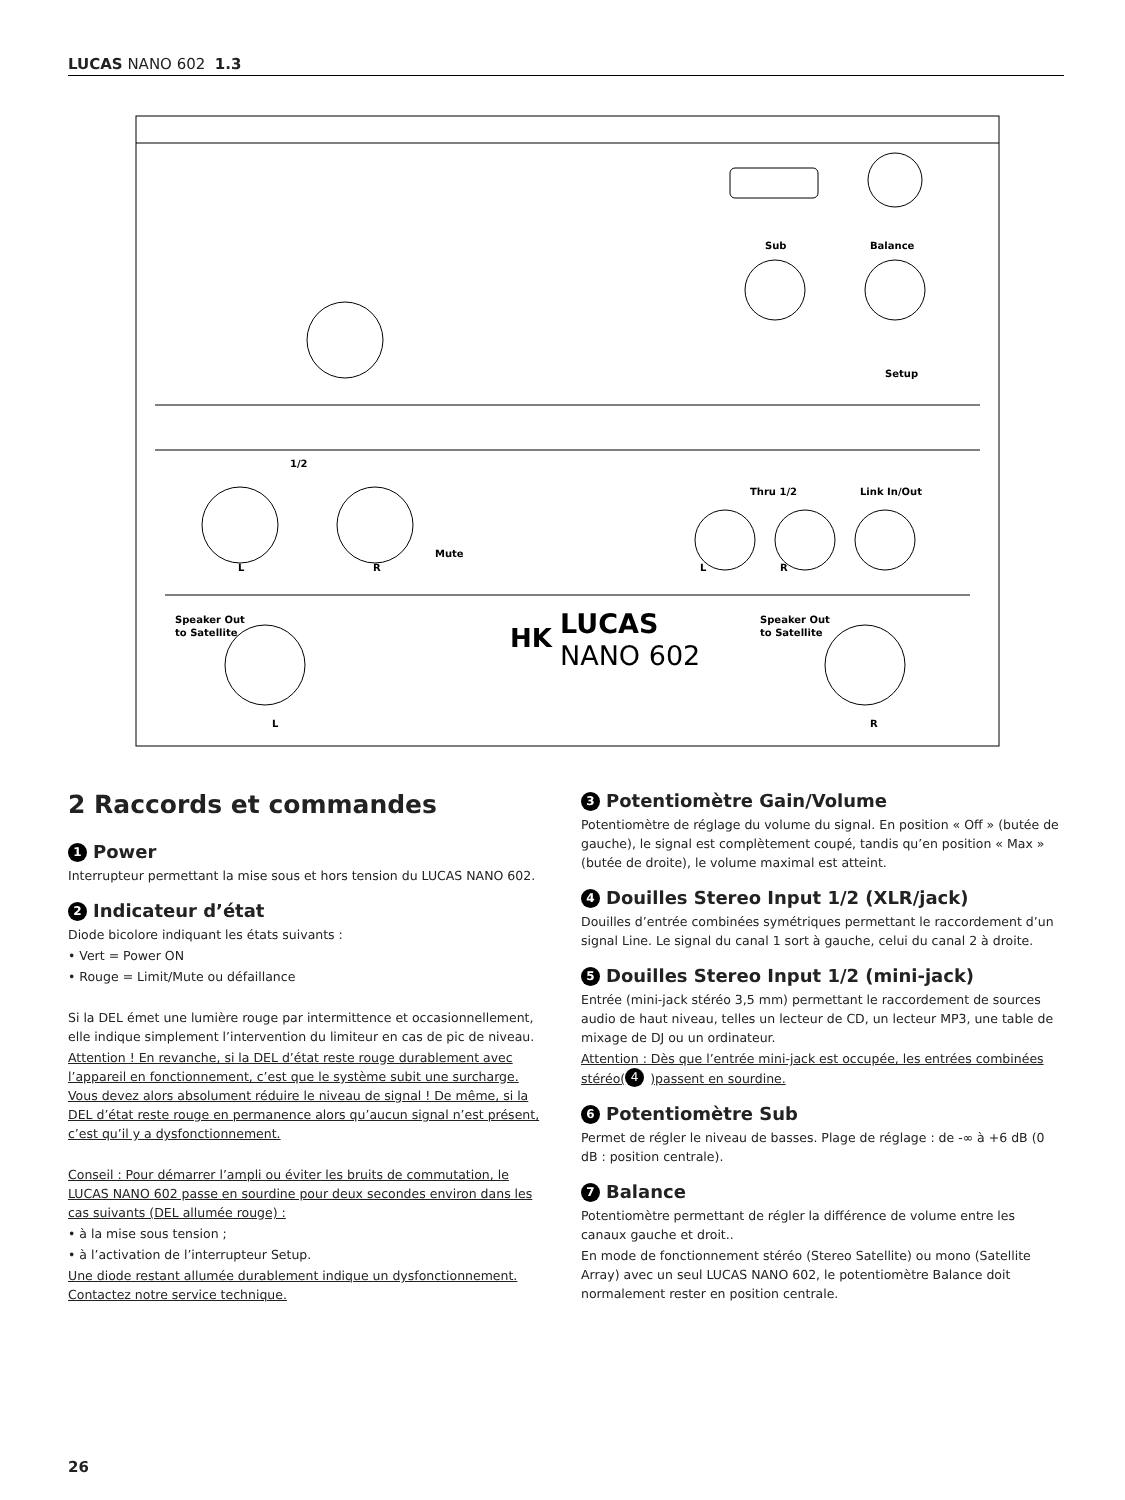LUCAS NANO 602 1.3
1/2
Sub
Balance
Setup
Thru 1/2
Link In/Out
Mute
Speaker Out
to Satellite
Speaker Out
to Satellite
HK
AUDIO
LUCAS
NANO 602
L
R
L
R
L
R
2 Raccords et commandes
1 Power
Interrupteur permettant la mise sous et hors tension du LUCAS NANO 602.
2 Indicateur d’état
Diode bicolore indiquant les états suivants :
• Vert = Power ON
• Rouge = Limit/Mute ou défaillance
Si la DEL émet une lumière rouge par intermittence et occasionnellement, elle indique simplement l’intervention du limiteur en cas de pic de niveau.
Attention ! En revanche, si la DEL d’état reste rouge durablement avec l’appareil en fonctionnement, c’est que le système subit une surcharge. Vous devez alors absolument réduire le niveau de signal ! De même, si la DEL d’état reste rouge en permanence alors qu’aucun signal n’est présent, c’est qu’il y a dysfonctionnement.
Conseil : Pour démarrer l’ampli ou éviter les bruits de commutation, le LUCAS NANO 602 passe en sourdine pour deux secondes environ dans les cas suivants (DEL allumée rouge) :
• à la mise sous tension ;
• à l’activation de l’interrupteur Setup.
Une diode restant allumée durablement indique un dysfonctionnement. Contactez notre service technique.
3 Potentiomètre Gain/Volume
Potentiomètre de réglage du volume du signal. En position « Off » (butée de gauche), le signal est complètement coupé, tandis qu’en position « Max » (butée de droite), le volume maximal est atteint.
4 Douilles Stereo Input 1/2 (XLR/jack)
Douilles d’entrée combinées symétriques permettant le raccordement d’un signal Line. Le signal du canal 1 sort à gauche, celui du canal 2 à droite.
5 Douilles Stereo Input 1/2 (mini-jack)
Entrée (mini-jack stéréo 3,5 mm) permettant le raccordement de sources audio de haut niveau, telles un lecteur de CD, un lecteur MP3, une table de mixage de DJ ou un ordinateur.
Attention : Dès que l’entrée mini-jack est occupée, les entrées combinées stéréo(4)passent en sourdine.
6 Potentiomètre Sub
Permet de régler le niveau de basses. Plage de réglage : de -∞ à +6 dB (0 dB : position centrale).
7 Balance
Potentiomètre permettant de régler la différence de volume entre les canaux gauche et droit..
En mode de fonctionnement stéréo (Stereo Satellite) ou mono (Satellite Array) avec un seul LUCAS NANO 602, le potentiomètre Balance doit normalement rester en position centrale.
26